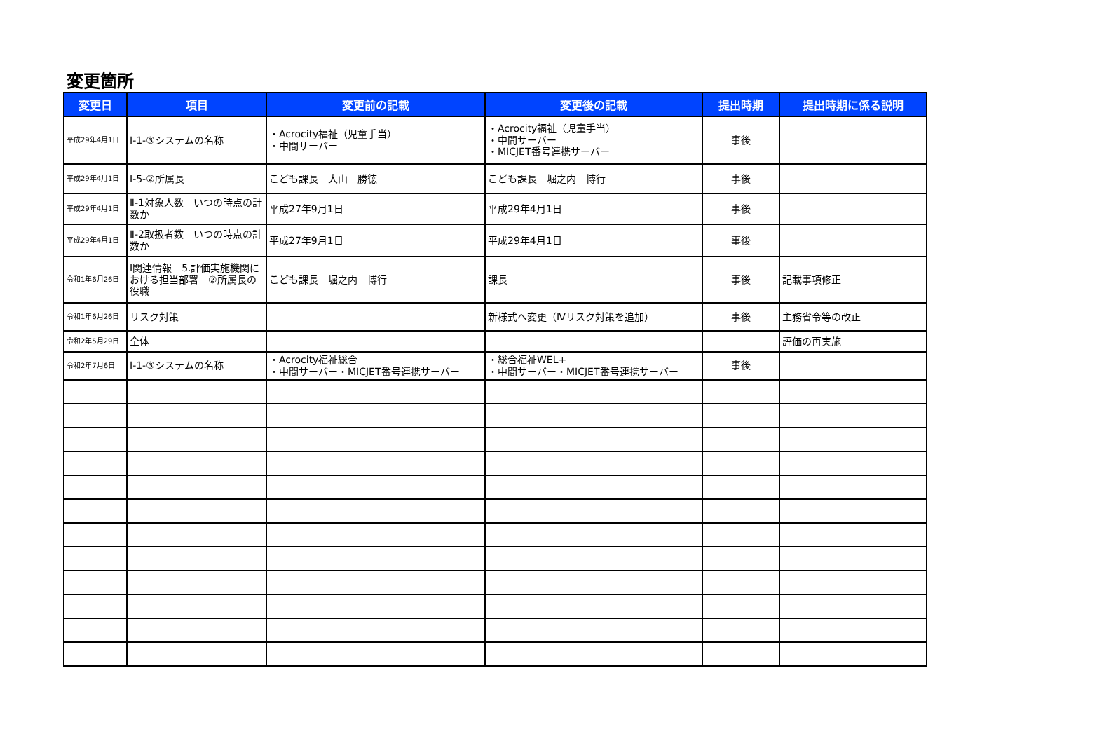変更箇所
| 変更日 | 項目 | 変更前の記載 | 変更後の記載 | 提出時期 | 提出時期に係る説明 |
| --- | --- | --- | --- | --- | --- |
| 平成29年4月1日 | Ⅰ-1-③システムの名称 | ・Acrocity福祉（児童手当） ・中間サーバー | ・Acrocity福祉（児童手当） ・中間サーバー ・MICJET番号連携サーバー | 事後 | |
| 平成29年4月1日 | Ⅰ-5-②所属長 | こども課長 大山 勝徳 | こども課長 堀之内 博行 | 事後 | |
| 平成29年4月1日 | Ⅱ-1対象人数 いつの時点の計数か | 平成27年9月1日 | 平成29年4月1日 | 事後 | |
| 平成29年4月1日 | Ⅱ-2取扱者数 いつの時点の計数か | 平成27年9月1日 | 平成29年4月1日 | 事後 | |
| 令和1年6月26日 | Ⅰ関連情報 5.評価実施機関における担当部署 ②所属長の役職 | こども課長 堀之内 博行 | 課長 | 事後 | 記載事項修正 |
| 令和1年6月26日 | リスク対策 | | 新様式へ変更（Ⅳリスク対策を追加） | 事後 | 主務省令等の改正 |
| 令和2年5月29日 | 全体 | | | | 評価の再実施 |
| 令和2年7月6日 | Ⅰ-1-③システムの名称 | ・Acrocity福祉総合 ・中間サーバー・MICJET番号連携サーバー | ・総合福祉WEL+ ・中間サーバー・MICJET番号連携サーバー | 事後 | |